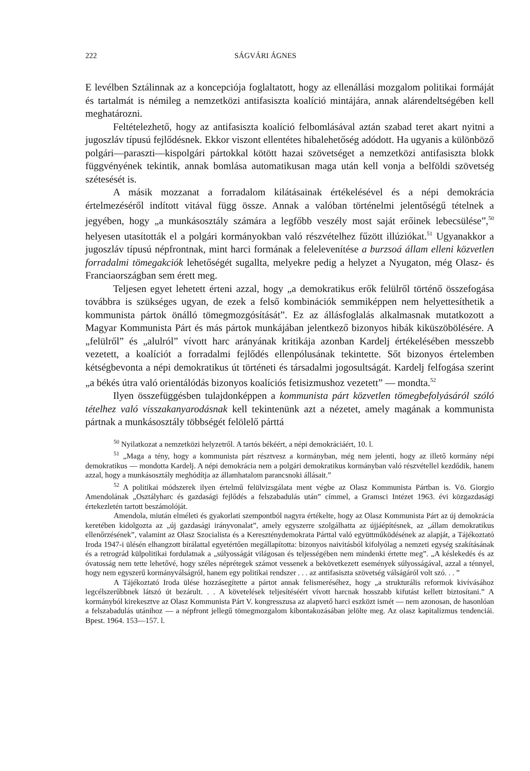222 SÁGVÁRI ÁGNES
E levélben Sztálinnak az a koncepciója foglaltatott, hogy az ellenállási mozgalom politikai formáját és tartalmát is némileg a nemzetközi antifasiszta koalíció mintájára, annak alárendeltségében kell meghatározni.
Feltételezhető, hogy az antifasiszta koalíció felbomlásával aztán szabad teret akart nyitni a jugoszláv típusú fejlődésnek. Ekkor viszont ellentétes hibalehetőség adódott. Ha ugyanis a különböző polgári—paraszti—kispolgári pártokkal kötött hazai szövetséget a nemzetközi antifasiszta blokk függvényének tekintik, annak bomlása automatikusan maga után kell vonja a belföldi szövetség szétesését is.
A másik mozzanat a forradalom kilátásainak értékelésével és a népi demokrácia értelmezéséről indított vitával függ össze. Annak a valóban történelmi jelentőségű tételnek a jegyében, hogy „a munkásosztály számára a legfőbb veszély most saját erőinek lebecsülése”,<sup>50</sup> helyesen utasították el a polgári kormányokban való részvételhez fűzött illúziókat.<sup>51</sup> Ugyanakkor a jugoszláv típusú népfrontnak, mint harci formának a felelevenítése a burzsoá állam elleni közvetlen forradalmi tömegakciók lehetőségét sugallta, melyekre pedig a helyzet a Nyugaton, még Olasz- és Franciaországban sem érett meg.
Teljesen egyet lehetett érteni azzal, hogy „a demokratikus erők felülről történő összefogása továbbra is szükséges ugyan, de ezek a felső kombinációk semmiképpen nem helyettesíthetik a kommunista pártok önálló tömegmozgósítását”. Ez az állásfoglalás alkalmasnak mutatkozott a Magyar Kommunista Párt és más pártok munkájában jelentkező bizonyos hibák kiküszöbölésére. A „felülről” és „alulról” vívott harc arányának kritikája azonban Kardelj értékelésében messzebb vezetett, a koalíciót a forradalmi fejlődés ellenpólusának tekintette. Sőt bizonyos értelemben kétségbevonta a népi demokratikus út történeti és társadalmi jogosultságát. Kardelj felfogása szerint „a békés útra való orientálódás bizonyos koalíciós fetisizmushoz vezetett” — mondta.<sup>52</sup>
Ilyen összefüggésben tulajdonképpen a kommunista párt közvetlen tömegbefolyásáról szóló tételhez való visszakanyarodásnak kell tekintenünk azt a nézetet, amely magának a kommunista pártnak a munkásosztály többségét felölelő párttá
<sup>50</sup> Nyilatkozat a nemzetközi helyzetről. A tartós békéért, a népi demokráciáért, 10. l.
<sup>51</sup> „Maga a tény, hogy a kommunista párt résztvesz a kormányban, még nem jelenti, hogy az illető kormány népi demokratikus — mondotta Kardelj. A népi demokrácia nem a polgári demokratikus kormányban való részvétellel kezdődik, hanem azzal, hogy a munkásosztály meghódítja az államhatalom parancsnoki állásait.”
<sup>52</sup> A politikai módszerek ilyen értelmű felülvizsgálata ment végbe az Olasz Kommunista Pártban is. Vö. Giorgio Amendolának „Osztályharc és gazdasági fejlődés a felszabadulás után” címmel, a Gramsci Intézet 1963. évi közgazdasági értekezletén tartott beszámolóját.
Amendola, miután elméleti és gyakorlati szempontból nagyra értékelte, hogy az Olasz Kommunista Párt az új demokrácia keretében kidolgozta az „új gazdasági irányvonalat”, amely egyszerre szolgálhatta az újjáépítésnek, az „állam demokratikus ellenőrzésének”, valamint az Olasz Szocialista és a Kereszténydemokrata Párttal való együttműködésének az alapját, a Tájékoztató Iroda 1947-i ülésén elhangzott bírálattal egyetértően megállapította: bizonyos naivitásból kifolyólag a nemzeti egység szakításának és a retrográd külpolitikai fordulatnak a „súlyosságát világosan és teljességében nem mindenki értette meg”. „A késlekedés és az óvatosság nem tette lehetővé, hogy széles néprétegek számot vessenek a bekövetkezett események súlyosságával, azzal a ténnyel, hogy nem egyszerű kormányválságról, hanem egy politikai rendszer . . . az antifasiszta szövetség válságáról volt szó. . . ”
A Tájékoztató Iroda ülése hozzásegítette a pártot annak felismeréséhez, hogy „a strukturális reformok kivívásához legcélszerűbbnek látszó út bezárult. . . A követelések teljesítéséért vívott harcnak hosszabb kifutást kellett biztosítani.” A kormányból kirekesztve az Olasz Kommunista Párt V. kongresszusa az alapvető harci eszközt ismét — nem azonosan, de hasonlóan a felszabadulás utánihoz — a népfront jellegű tömegmozgalom kibontakozásában jelölte meg. Az olasz kapitalizmus tendenciái. Bpest. 1964. 153—157. l.